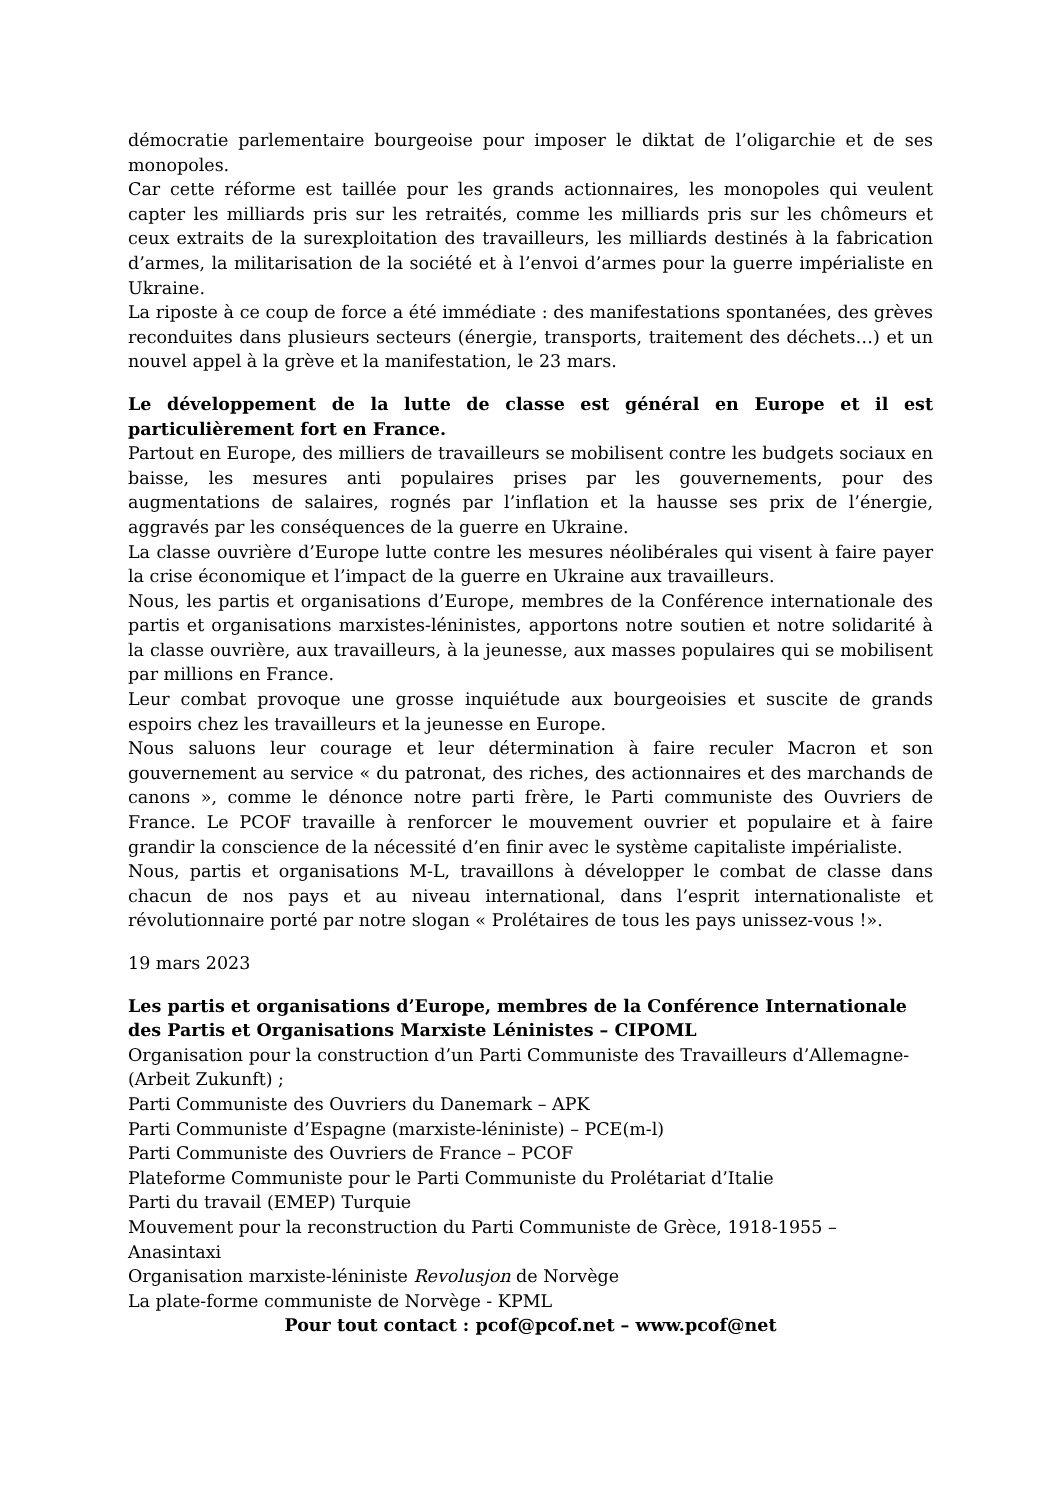démocratie parlementaire bourgeoise pour imposer le diktat de l’oligarchie et de ses monopoles.
Car cette réforme est taillée pour les grands actionnaires, les monopoles qui veulent capter les milliards pris sur les retraités, comme les milliards pris sur les chômeurs et ceux extraits de la surexploitation des travailleurs, les milliards destinés à la fabrication d’armes, la militarisation de la société et à l’envoi d’armes pour la guerre impérialiste en Ukraine.
La riposte à ce coup de force a été immédiate : des manifestations spontanées, des grèves reconduites dans plusieurs secteurs (énergie, transports, traitement des déchets…) et un nouvel appel à la grève et la manifestation, le 23 mars.
Le développement de la lutte de classe est général en Europe et il est particulièrement fort en France.
Partout en Europe, des milliers de travailleurs se mobilisent contre les budgets sociaux en baisse, les mesures anti populaires prises par les gouvernements, pour des augmentations de salaires, rognés par l’inflation et la hausse ses prix de l’énergie, aggravés par les conséquences de la guerre en Ukraine.
La classe ouvrière d’Europe lutte contre les mesures néolibérales qui visent à faire payer la crise économique et l’impact de la guerre en Ukraine aux travailleurs.
Nous, les partis et organisations d’Europe, membres de la Conférence internationale des partis et organisations marxistes-léninistes, apportons notre soutien et notre solidarité à la classe ouvrière, aux travailleurs, à la jeunesse, aux masses populaires qui se mobilisent par millions en France.
Leur combat provoque une grosse inquiétude aux bourgeoisies et suscite de grands espoirs chez les travailleurs et la jeunesse en Europe.
Nous saluons leur courage et leur détermination à faire reculer Macron et son gouvernement au service « du patronat, des riches, des actionnaires et des marchands de canons », comme le dénonce notre parti frère, le Parti communiste des Ouvriers de France. Le PCOF travaille à renforcer le mouvement ouvrier et populaire et à faire grandir la conscience de la nécessité d’en finir avec le système capitaliste impérialiste.
Nous, partis et organisations M-L, travaillons à développer le combat de classe dans chacun de nos pays et au niveau international, dans l’esprit internationaliste et révolutionnaire porté par notre slogan « Prolétaires de tous les pays unissez-vous !».
19 mars 2023
Les partis et organisations d’Europe, membres de la Conférence Internationale des Partis et Organisations Marxiste Léninistes – CIPOML
Organisation pour la construction d’un Parti Communiste des Travailleurs d’Allemagne-(Arbeit Zukunft) ;
Parti Communiste des Ouvriers du Danemark – APK
Parti Communiste d’Espagne (marxiste-léniniste) – PCE(m-l)
Parti Communiste des Ouvriers de France – PCOF
Plateforme Communiste pour le Parti Communiste du Prolétariat d’Italie
Parti du travail (EMEP) Turquie
Mouvement pour la reconstruction du Parti Communiste de Grèce, 1918-1955 – Anasintaxi
Organisation marxiste-léniniste Revolusjon de Norvège
La plate-forme communiste de Norvège - KPML
Pour tout contact : pcof@pcof.net – www.pcof@net